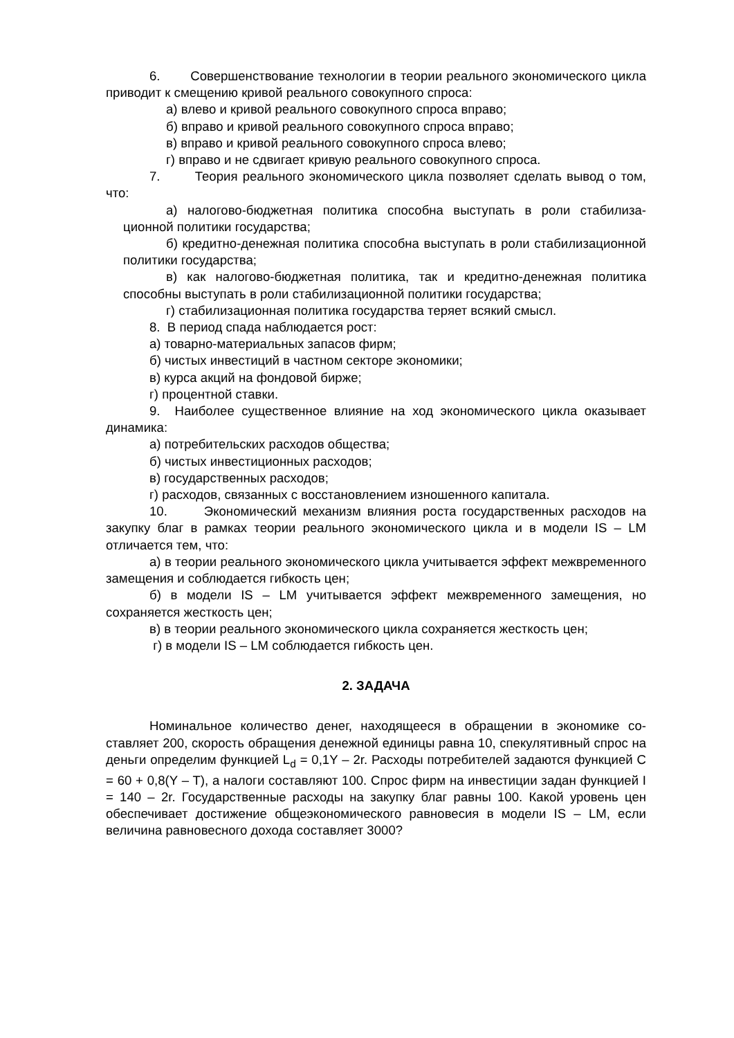6. Совершенствование технологии в теории реального экономического цикла приводит к смещению кривой реального совокупного спроса:
а) влево и кривой реального совокупного спроса вправо;
б) вправо и кривой реального совокупного спроса вправо;
в) вправо и кривой реального совокупного спроса влево;
г) вправо и не сдвигает кривую реального совокупного спроса.
7. Теория реального экономического цикла позволяет сделать вывод о том, что:
а) налогово-бюджетная политика способна выступать в роли стабилиза­ционной политики государства;
б) кредитно-денежная политика способна выступать в роли стабилизаци­онной политики государства;
в) как налогово-бюджетная политика, так и кредитно-денежная политика способны выступать в роли стабилизационной политики государства;
г) стабилизационная политика государства теряет всякий смысл.
8. В период спада наблюдается рост:
а) товарно-материальных запасов фирм;
б) чистых инвестиций в частном секторе экономики;
в) курса акций на фондовой бирже;
г) процентной ставки.
9. Наиболее существенное влияние на ход экономического цикла оказыва­ет динамика:
а) потребительских расходов общества;
б) чистых инвестиционных расходов;
в) государственных расходов;
г) расходов, связанных с восстановлением изношенного капитала.
10. Экономический механизм влияния роста государственных расходов на закупку благ в рамках теории реального экономического цикла и в модели IS – LM отличается тем, что:
а) в теории реального экономического цикла учитывается эффект межвре­менного замещения и соблюдается гибкость цен;
б) в модели IS – LM учитывается эффект межвременного замещения, но сохраняется жесткость цен;
в) в теории реального экономического цикла сохраняется жесткость цен;
г) в модели IS – LM соблюдается гибкость цен.
2. ЗАДАЧА
Номинальное количество денег, находящееся в обращении в экономике со­ставляет 200, скорость обращения денежной единицы равна 10, спекулятивный спрос на деньги определим функцией L<sub>d</sub> = 0,1Y – 2r. Расходы потребителей зада­ются функцией C = 60 + 0,8(Y – T), а налоги составляют 100. Спрос фирм на инве­стиции задан функцией I = 140 – 2r. Государственные расходы на закупку благ равны 100. Какой уровень цен обеспечивает достижение общеэкономического равновесия в модели IS – LM, если величина равновесного дохода составляет 3000?